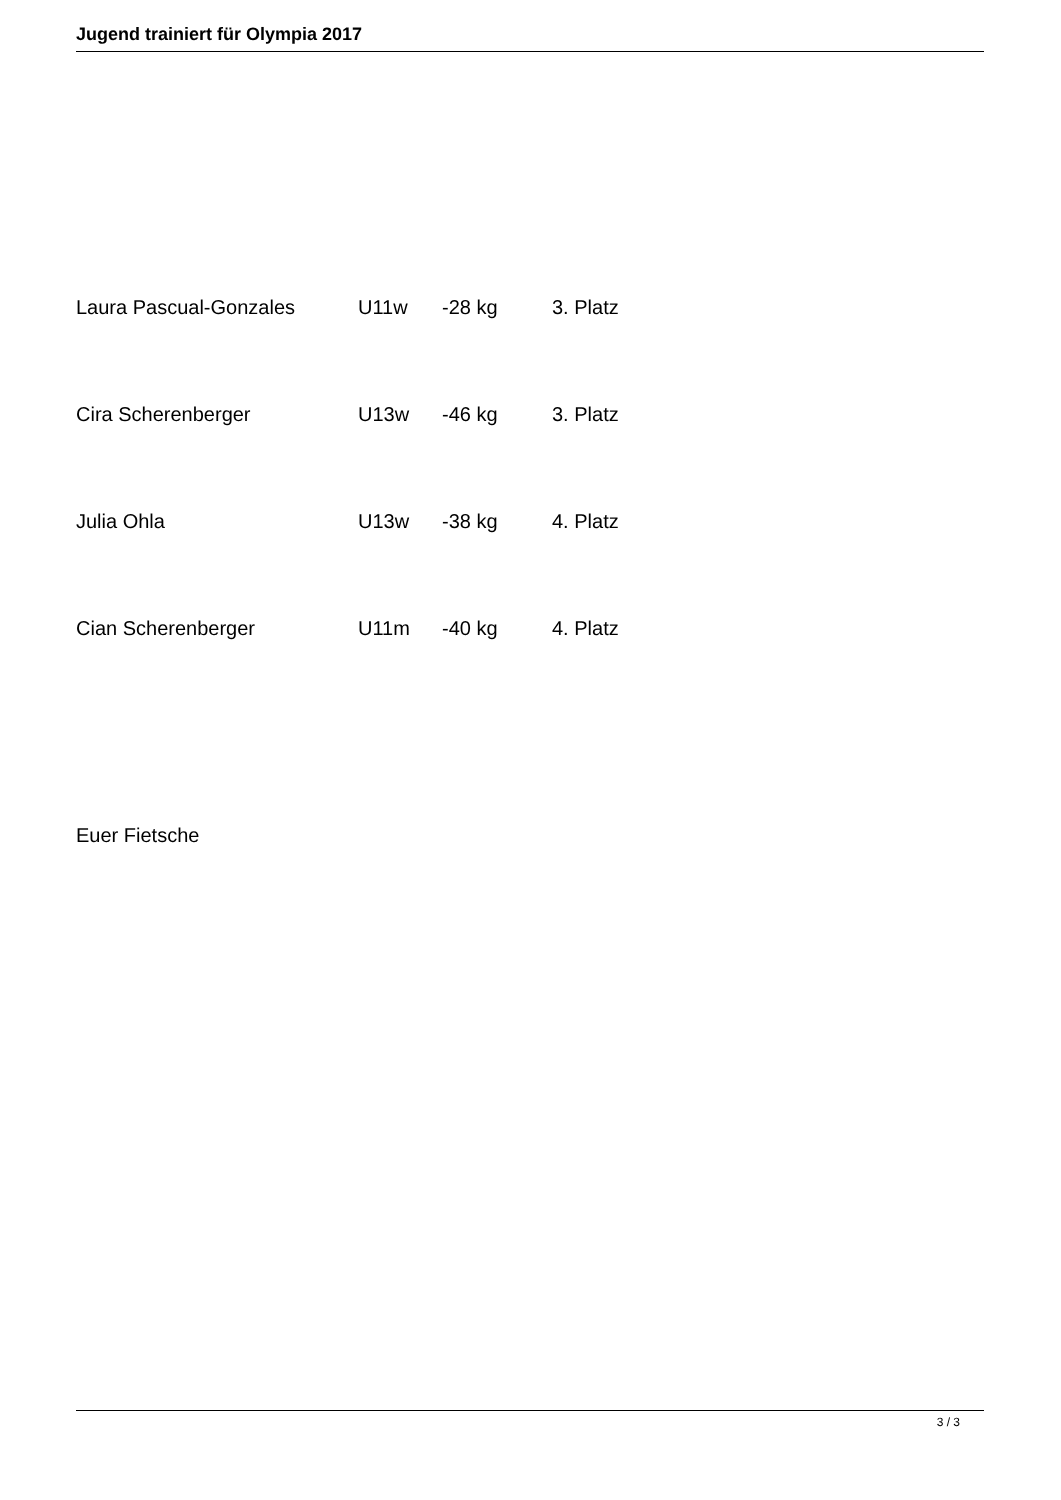Jugend trainiert für Olympia 2017
Laura Pascual-Gonzales U11w -28 kg 3. Platz
Cira Scherenberger U13w -46 kg 3. Platz
Julia Ohla U13w -38 kg 4. Platz
Cian Scherenberger U11m -40 kg 4. Platz
Euer Fietsche
3 / 3